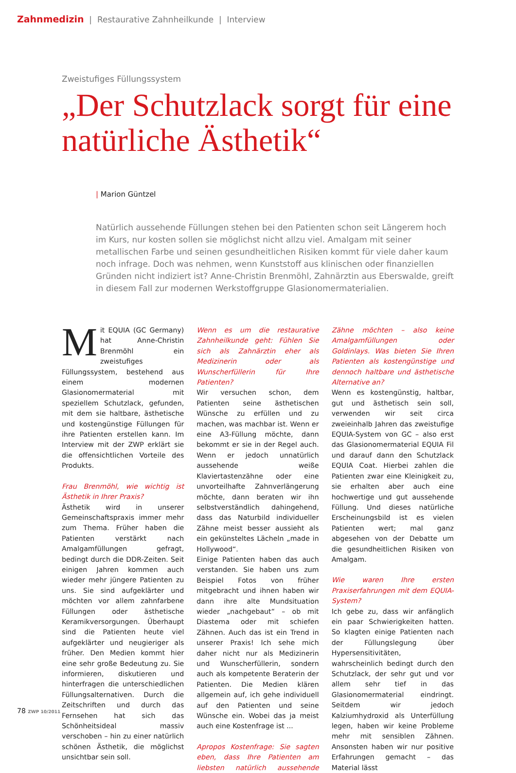Zahnmedizin | Restaurative Zahnheilkunde | Interview
Zweistufiges Füllungssystem
„Der Schutzlack sorgt für eine natürliche Ästhetik“
| Marion Güntzel
Natürlich aussehende Füllungen stehen bei den Patienten schon seit Längerem hoch im Kurs, nur kosten sollen sie möglichst nicht allzu viel. Amalgam mit seiner metallischen Farbe und seinen gesundheitlichen Risiken kommt für viele daher kaum noch infrage. Doch was nehmen, wenn Kunststoff aus klinischen oder finanziellen Gründen nicht indiziert ist? Anne-Christin Brenmöhl, Zahnärztin aus Eberswalde, greift in diesem Fall zur modernen Werkstoffgruppe Glasionomermaterialien.
Mit EQUIA (GC Germany) hat Anne-Christin Brenmöhl ein zweistufiges Füllungssystem, bestehend aus einem modernen Glasionomermaterial mit speziellem Schutzlack, gefunden, mit dem sie haltbare, ästhetische und kostengünstige Füllungen für ihre Patienten erstellen kann. Im Interview mit der ZWP erklärt sie die offensichtlichen Vorteile des Produkts.
Frau Brenmöhl, wie wichtig ist Ästhetik in Ihrer Praxis?
Ästhetik wird in unserer Gemeinschaftspraxis immer mehr zum Thema. Früher haben die Patienten verstärkt nach Amalgamfüllungen gefragt, bedingt durch die DDR-Zeiten. Seit einigen Jahren kommen auch wieder mehr jüngere Patienten zu uns. Sie sind aufgeklärter und möchten vor allem zahnfarbene Füllungen oder ästhetische Keramikversorgungen. Überhaupt sind die Patienten heute viel aufgeklärter und neugieriger als früher. Den Medien kommt hier eine sehr große Bedeutung zu. Sie informieren, diskutieren und hinterfragen die unterschiedlichen Füllungsalternativen. Durch die Zeitschriften und durch das Fernsehen hat sich das Schönheitsideal massiv verschoben – hin zu einer natürlich schönen Ästhetik, die möglichst unsichtbar sein soll.
Wenn es um die restaurative Zahnheilkunde geht: Fühlen Sie sich als Zahnärztin eher als Medizinerin oder als Wunscherfüllerin für Ihre Patienten?
Wir versuchen schon, dem Patienten seine ästhetischen Wünsche zu erfüllen und zu machen, was machbar ist. Wenn er eine A3-Füllung möchte, dann bekommt er sie in der Regel auch. Wenn er jedoch unnatürlich aussehende weiße Klaviertastenzähne oder eine unvorteilhafte Zahnverlängerung möchte, dann beraten wir ihn selbstverständlich dahingehend, dass das Naturbild individueller Zähne meist besser aussieht als ein gekünsteltes Lächeln „made in Hollywood“.
Einige Patienten haben das auch verstanden. Sie haben uns zum Beispiel Fotos von früher mitgebracht und ihnen haben wir dann ihre alte Mundsituation wieder „nachgebaut“ – ob mit Diastema oder mit schiefen Zähnen. Auch das ist ein Trend in unserer Praxis! Ich sehe mich daher nicht nur als Medizinerin und Wunscherfüllerin, sondern auch als kompetente Beraterin der Patienten. Die Medien klären allgemein auf, ich gehe individuell auf den Patienten und seine Wünsche ein. Wobei das ja meist auch eine Kostenfrage ist ...
Apropos Kostenfrage: Sie sagten eben, dass Ihre Patienten am liebsten natürlich aussehende Zähne möchten – also keine Amalgamfüllungen oder Goldinlays. Was bieten Sie Ihren Patienten als kostengünstige und dennoch haltbare und ästhetische Alternative an?
Wenn es kostengünstig, haltbar, gut und ästhetisch sein soll, verwenden wir seit circa zweieinhalb Jahren das zweistufige EQUIA-System von GC – also erst das Glasionomermaterial EQUIA Fil und darauf dann den Schutzlack EQUIA Coat. Hierbei zahlen die Patienten zwar eine Kleinigkeit zu, sie erhalten aber auch eine hochwertige und gut aussehende Füllung. Und dieses natürliche Erscheinungsbild ist es vielen Patienten wert; mal ganz abgesehen von der Debatte um die gesundheitlichen Risiken von Amalgam.
Wie waren Ihre ersten Praxiserfahrungen mit dem EQUIA-System?
Ich gebe zu, dass wir anfänglich ein paar Schwierigkeiten hatten. So klagten einige Patienten nach der Füllungslegung über Hypersensitivitäten, wahrscheinlich bedingt durch den Schutzlack, der sehr gut und vor allem sehr tief in das Glasionomermaterial eindringt. Seitdem wir jedoch Kalziumhydroxid als Unterfüllung legen, haben wir keine Probleme mehr mit sensiblen Zähnen. Ansonsten haben wir nur positive Erfahrungen gemacht – das Material lässt
78 ZWP 10/2011